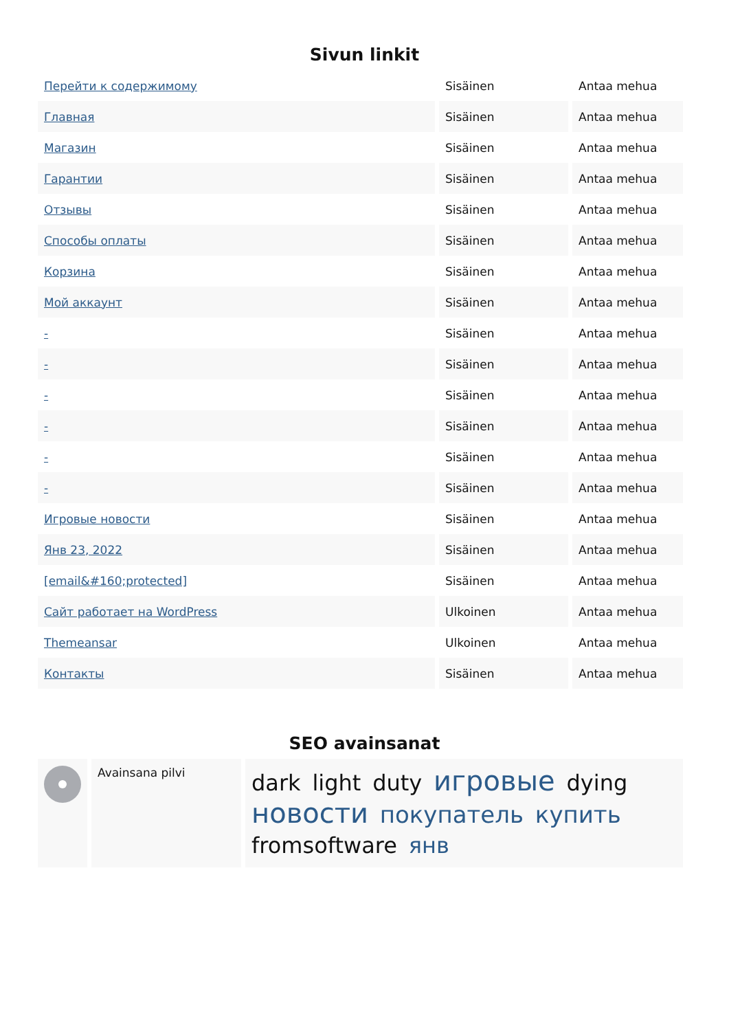Sivun linkit
| Перейти к содержимому | Sisäinen | Antaa mehua |
| Главная | Sisäinen | Antaa mehua |
| Магазин | Sisäinen | Antaa mehua |
| Гарантии | Sisäinen | Antaa mehua |
| Отзывы | Sisäinen | Antaa mehua |
| Способы оплаты | Sisäinen | Antaa mehua |
| Корзина | Sisäinen | Antaa mehua |
| Мой аккаунт | Sisäinen | Antaa mehua |
| - | Sisäinen | Antaa mehua |
| - | Sisäinen | Antaa mehua |
| - | Sisäinen | Antaa mehua |
| - | Sisäinen | Antaa mehua |
| - | Sisäinen | Antaa mehua |
| - | Sisäinen | Antaa mehua |
| Игровые новости | Sisäinen | Antaa mehua |
| Янв 23, 2022 | Sisäinen | Antaa mehua |
| [email&#160;protected] | Sisäinen | Antaa mehua |
| Сайт работает на WordPress | Ulkoinen | Antaa mehua |
| Themeansar | Ulkoinen | Antaa mehua |
| Контакты | Sisäinen | Antaa mehua |
SEO avainsanat
| | Avainsana pilvi | dark light duty игровые dying новости покупатель купить fromsoftware янв |